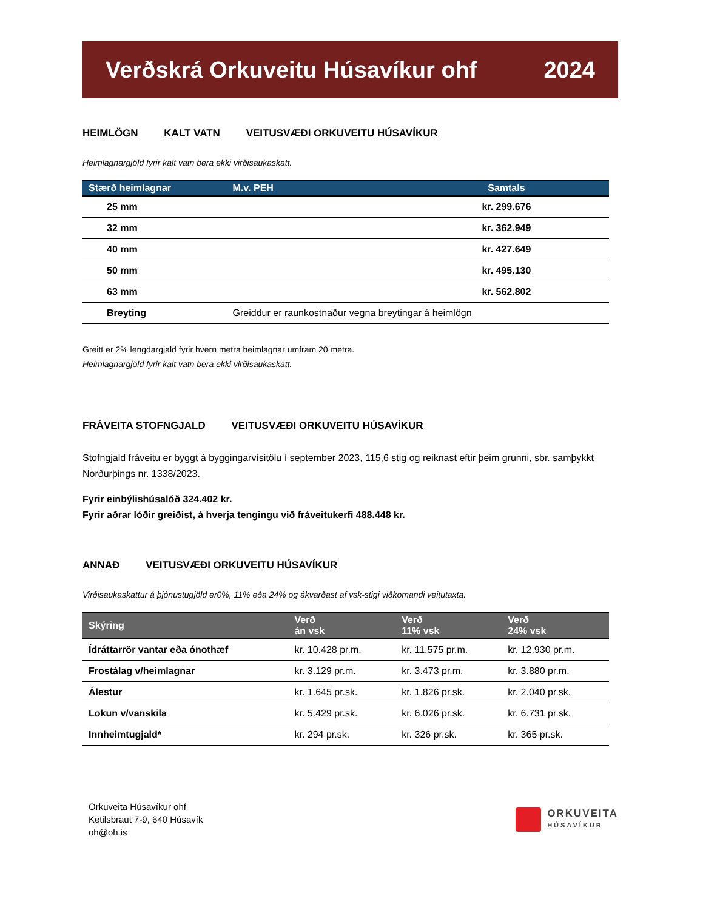Verðskrá Orkuveitu Húsavíkur ohf 2024
HEIMLÖGN KALT VATN VEITUSVÆÐI ORKUVEITU HÚSAVÍKUR
Heimlagnargjöld fyrir kalt vatn bera ekki virðisaukaskatt.
| Stærð heimlagnar | M.v. PEH | Samtals |
| --- | --- | --- |
| 25 mm | | kr. 299.676 |
| 32 mm | | kr. 362.949 |
| 40 mm | | kr. 427.649 |
| 50 mm | | kr. 495.130 |
| 63 mm | | kr. 562.802 |
| Breyting | Greiddur er raunkostnaður vegna breytingar á heimlögn | |
Greitt er 2% lengdargjald fyrir hvern metra heimlagnar umfram 20 metra.
Heimlagnargjöld fyrir kalt vatn bera ekki virðisaukaskatt.
FRÁVEITA STOFNGJALD VEITUSVÆÐI ORKUVEITU HÚSAVÍKUR
Stofngjald fráveitu er byggt á byggingarvísitölu í september 2023, 115,6 stig og reiknast eftir þeim grunni, sbr. samþykkt Norðurþings nr. 1338/2023.
Fyrir einbýlishúsalóð 324.402 kr.
Fyrir aðrar lóðir greiðist, á hverja tengingu við fráveitukerfi 488.448 kr.
ANNAÐ VEITUSVÆÐI ORKUVEITU HÚSAVÍKUR
Virðisaukaskattur á þjónustugjöld er0%, 11% eða 24% og ákvarðast af vsk-stigi viðkomandi veitutaxta.
| Skýring | Verð án vsk | Verð 11% vsk | Verð 24% vsk |
| --- | --- | --- | --- |
| Ídráttarrör vantar eða ónothæf | kr. 10.428 pr.m. | kr. 11.575 pr.m. | kr. 12.930 pr.m. |
| Frostálag v/heimlagnar | kr. 3.129 pr.m. | kr. 3.473 pr.m. | kr. 3.880 pr.m. |
| Álestur | kr. 1.645 pr.sk. | kr. 1.826 pr.sk. | kr. 2.040 pr.sk. |
| Lokun v/vanskila | kr. 5.429 pr.sk. | kr. 6.026 pr.sk. | kr. 6.731 pr.sk. |
| Innheimtugjald* | kr. 294 pr.sk. | kr. 326 pr.sk. | kr. 365 pr.sk. |
Orkuveita Húsavíkur ohf
Ketilsbraut 7-9, 640 Húsavík
oh@oh.is
ORKUVEITA
HÚSAVÍKUR